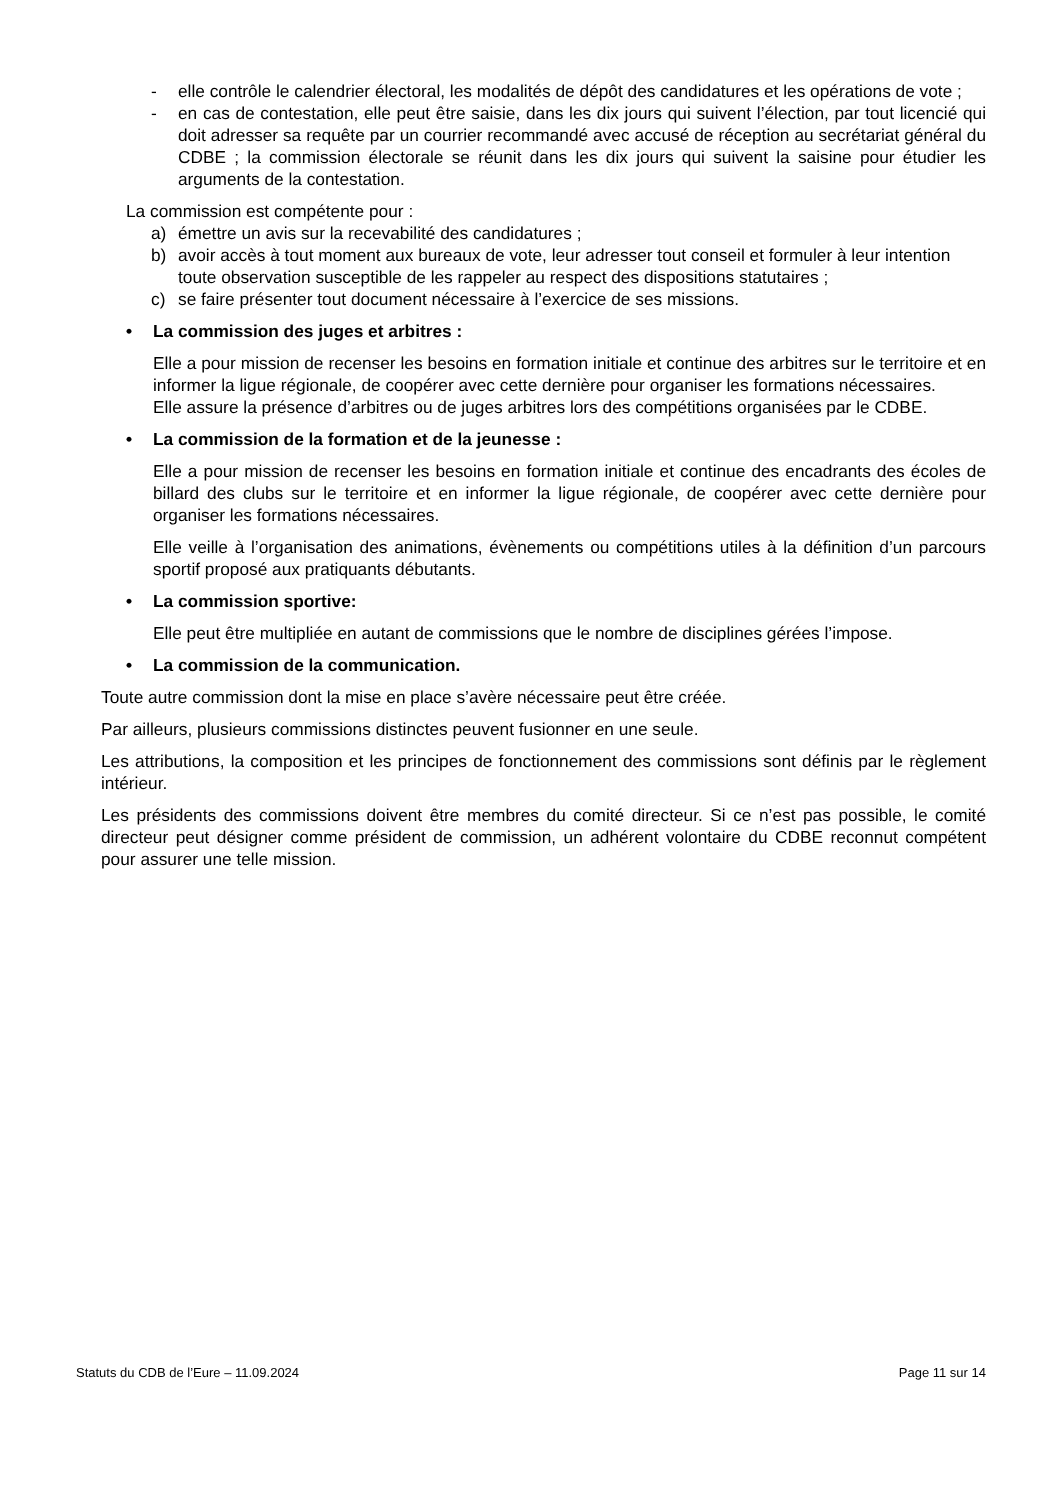- elle contrôle le calendrier électoral, les modalités de dépôt des candidatures et les opérations de vote ;
- en cas de contestation, elle peut être saisie, dans les dix jours qui suivent l’élection, par tout licencié qui doit adresser sa requête par un courrier recommandé avec accusé de réception au secrétariat général du CDBE ; la commission électorale se réunit dans les dix jours qui suivent la saisine pour étudier les arguments de la contestation.
La commission est compétente pour :
a) émettre un avis sur la recevabilité des candidatures ;
b) avoir accès à tout moment aux bureaux de vote, leur adresser tout conseil et formuler à leur intention toute observation susceptible de les rappeler au respect des dispositions statutaires ;
c) se faire présenter tout document nécessaire à l’exercice de ses missions.
• La commission des juges et arbitres :
Elle a pour mission de recenser les besoins en formation initiale et continue des arbitres sur le territoire et en informer la ligue régionale, de coopérer avec cette dernière pour organiser les formations nécessaires.
Elle assure la présence d’arbitres ou de juges arbitres lors des compétitions organisées par le CDBE.
• La commission de la formation et de la jeunesse :
Elle a pour mission de recenser les besoins en formation initiale et continue des encadrants des écoles de billard des clubs sur le territoire et en informer la ligue régionale, de coopérer avec cette dernière pour organiser les formations nécessaires.
Elle veille à l’organisation des animations, évènements ou compétitions utiles à la définition d’un parcours sportif proposé aux pratiquants débutants.
• La commission sportive:
Elle peut être multipliée en autant de commissions que le nombre de disciplines gérées l’impose.
• La commission de la communication.
Toute autre commission dont la mise en place s’avère nécessaire peut être créée.
Par ailleurs, plusieurs commissions distinctes peuvent fusionner en une seule.
Les attributions, la composition et les principes de fonctionnement des commissions sont définis par le règlement intérieur.
Les présidents des commissions doivent être membres du comité directeur. Si ce n’est pas possible, le comité directeur peut désigner comme président de commission, un adhérent volontaire du CDBE reconnut compétent pour assurer une telle mission.
Statuts du CDB de l’Eure – 11.09.2024 Page 11 sur 14